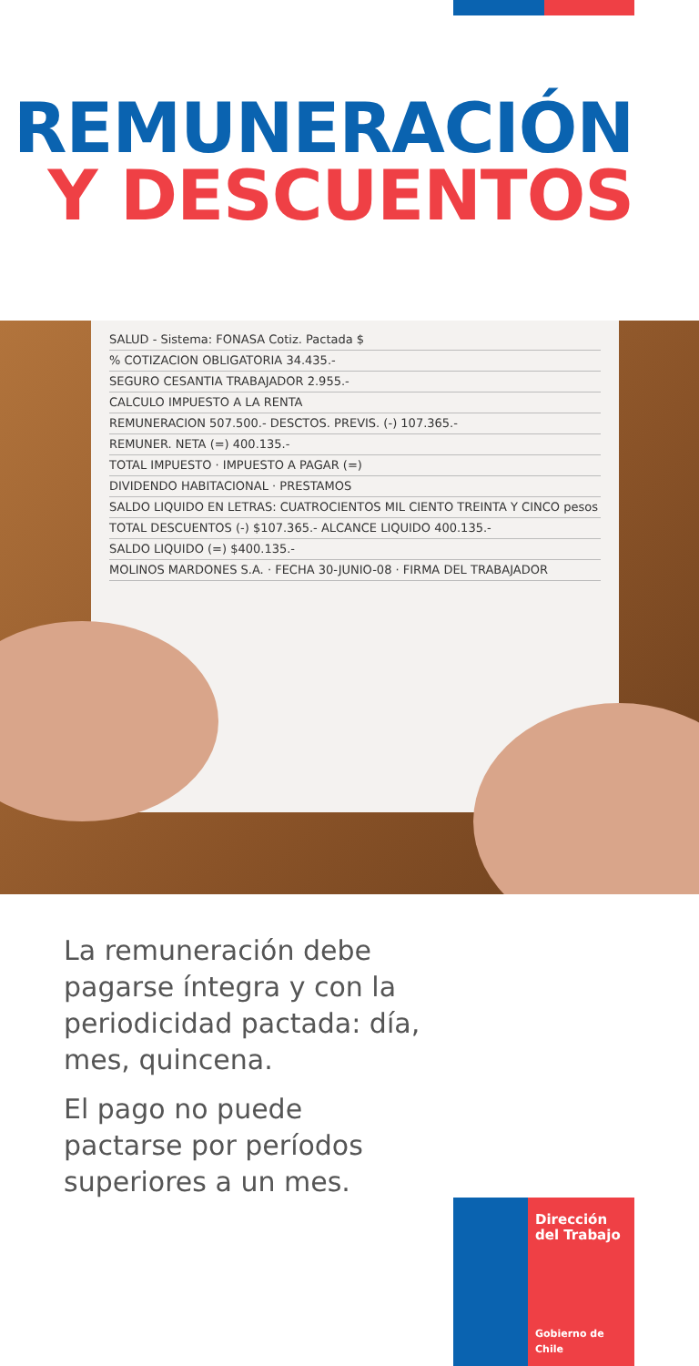REMUNERACIÓN
Y DESCUENTOS
SALUD - Sistema: FONASA Cotiz. Pactada $
% COTIZACION OBLIGATORIA 34.435.-
SEGURO CESANTIA TRABAJADOR 2.955.-
CALCULO IMPUESTO A LA RENTA
REMUNERACION 507.500.- DESCTOS. PREVIS. (-) 107.365.-
REMUNER. NETA (=) 400.135.-
TOTAL IMPUESTO · IMPUESTO A PAGAR (=)
DIVIDENDO HABITACIONAL · PRESTAMOS
SALDO LIQUIDO EN LETRAS: CUATROCIENTOS MIL CIENTO TREINTA Y CINCO pesos
TOTAL DESCUENTOS (-) $107.365.- ALCANCE LIQUIDO 400.135.-
SALDO LIQUIDO (=) $400.135.-
MOLINOS MARDONES S.A. · FECHA 30-JUNIO-08 · FIRMA DEL TRABAJADOR
La remuneración debe pagarse íntegra y con la periodicidad pactada: día, mes, quincena.
El pago no puede pactarse por períodos superiores a un mes.
Dirección del Trabajo
Gobierno de Chile